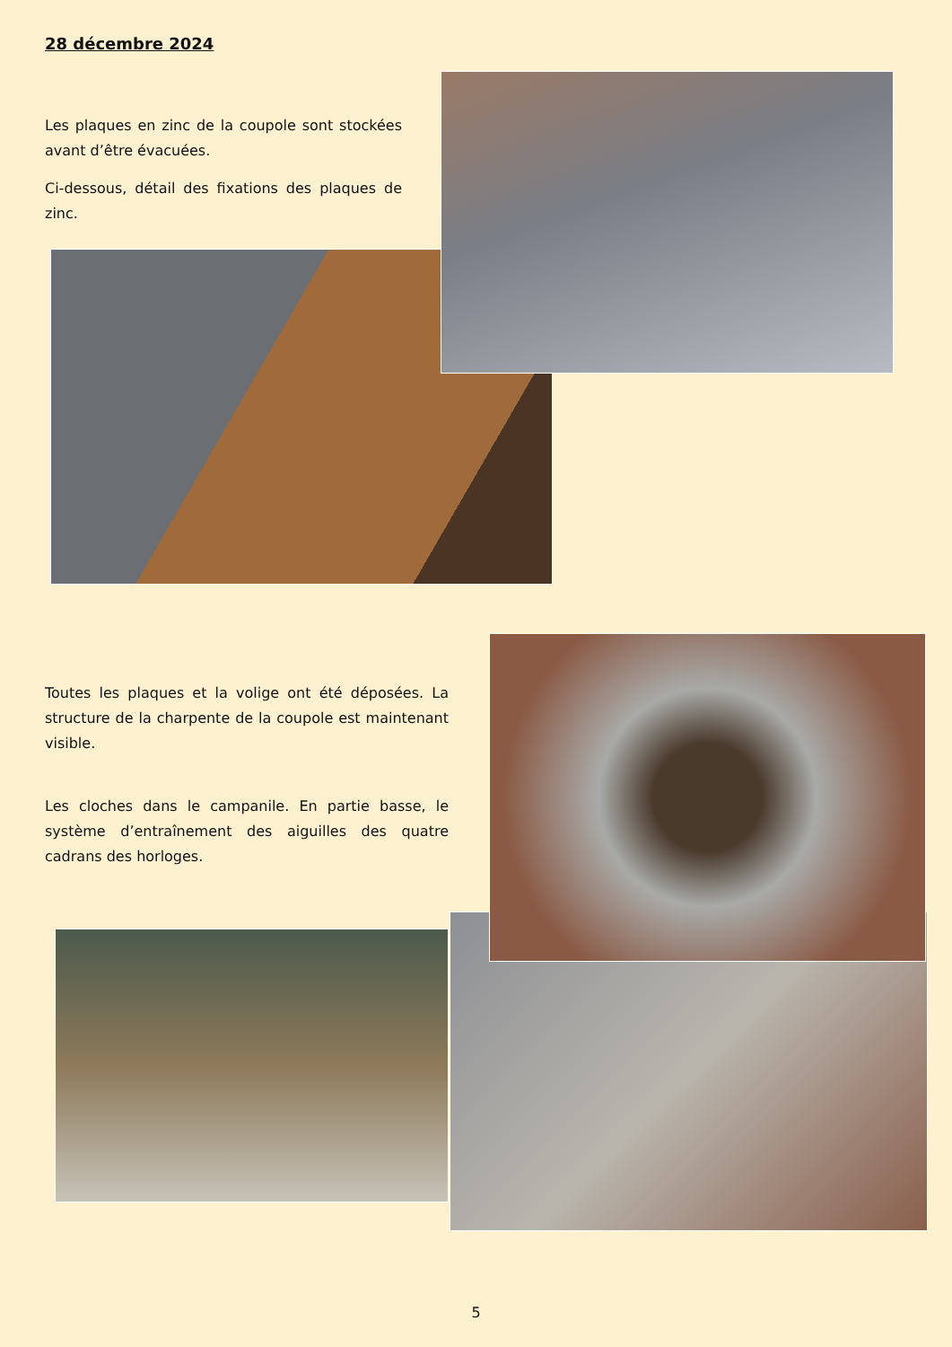28 décembre 2024
Les plaques en zinc de la coupole sont stockées avant d’être évacuées.
Ci-dessous, détail des fixations des plaques de zinc.
Toutes les plaques et la volige ont été déposées. La structure de la charpente de la coupole est maintenant visible.
Les cloches dans le campanile. En partie basse, le système d’entraînement des aiguilles des quatre cadrans des horloges.
5